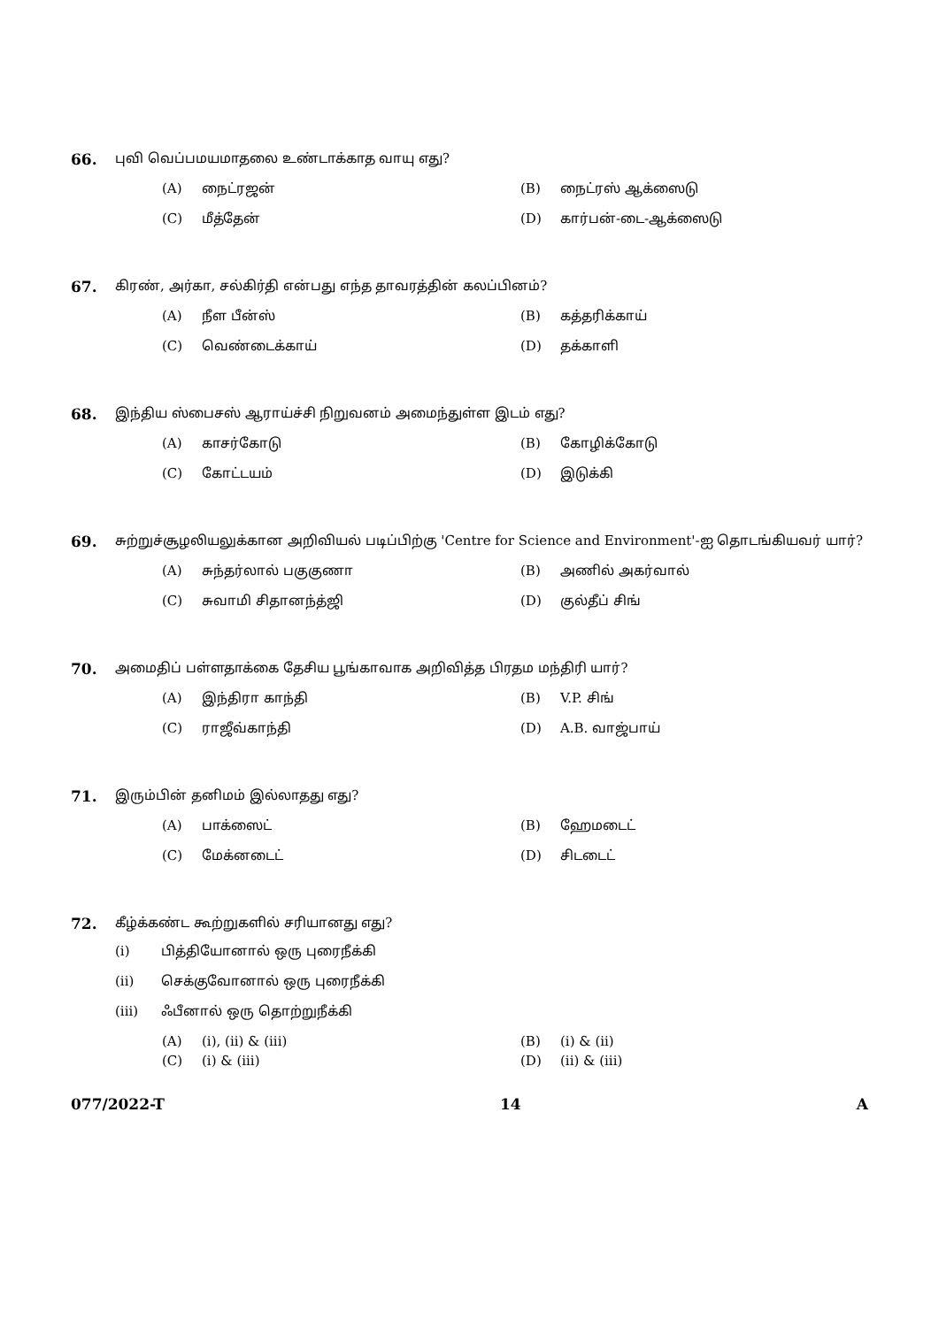66. புவி வெப்பமயமாதலை உண்டாக்காத வாயு எது?
(A) நைட்ரஜன்
(B) நைட்ரஸ் ஆக்ஸைடு
(C) மீத்தேன்
(D) கார்பன்-டை-ஆக்ஸைடு
67. கிரண், அர்கா, சல்கிர்தி என்பது எந்த தாவரத்தின் கலப்பினம்?
(A) நீள பீன்ஸ்
(B) கத்தரிக்காய்
(C) வெண்டைக்காய்
(D) தக்காளி
68. இந்திய ஸ்பைசஸ் ஆராய்ச்சி நிறுவனம் அமைந்துள்ள இடம் எது?
(A) காசர்கோடு
(B) கோழிக்கோடு
(C) கோட்டயம்
(D) இடுக்கி
69. சுற்றுச்சூழலியலுக்கான அறிவியல் படிப்பிற்கு 'Centre for Science and Environment'-ஐ தொடங்கியவர் யார்?
(A) சுந்தர்லால் பகுகுணா
(B) அணில் அகர்வால்
(C) சுவாமி சிதானந்த்ஜி
(D) குல்தீப் சிங்
70. அமைதிப் பள்ளதாக்கை தேசிய பூங்காவாக அறிவித்த பிரதம மந்திரி யார்?
(A) இந்திரா காந்தி
(B) V.P. சிங்
(C) ராஜீவ்காந்தி
(D) A.B. வாஜ்பாய்
71. இரும்பின் தனிமம் இல்லாதது எது?
(A) பாக்ஸைட்
(B) ஹேமடைட்
(C) மேக்னடைட்
(D) சிடடைட்
72. கீழ்க்கண்ட கூற்றுகளில் சரியானது எது?
(i) பித்தியோனால் ஒரு புரைநீக்கி
(ii) செக்குவோனால் ஒரு புரைநீக்கி
(iii) ஃபீனால் ஒரு தொற்றுநீக்கி
(A) (i), (ii) & (iii)
(B) (i) & (ii)
(C) (i) & (iii)
(D) (ii) & (iii)
077/2022-T 14 A